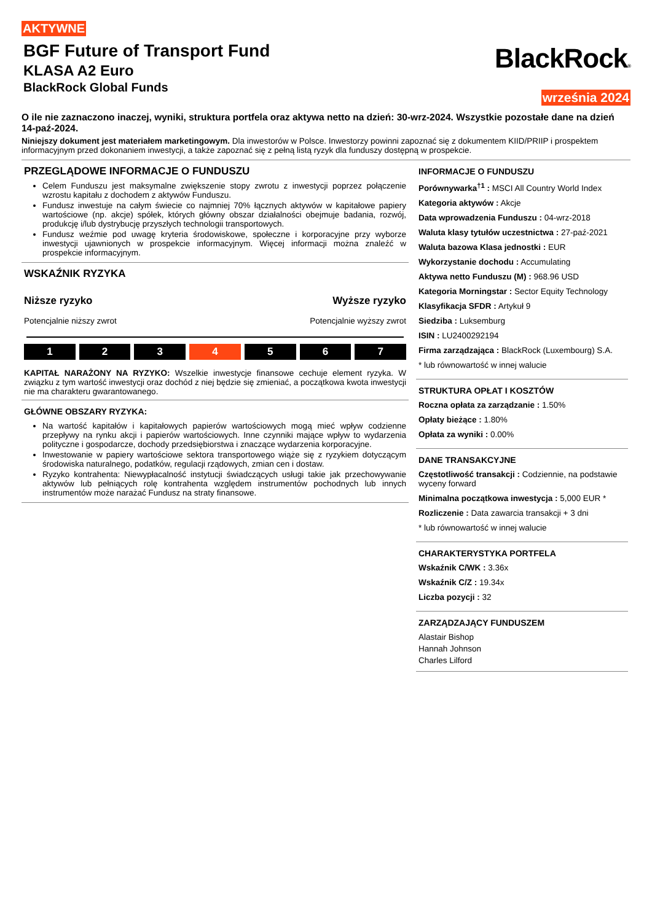AKTYWNE
BGF Future of Transport Fund
KLASA A2 Euro
BlackRock Global Funds
BlackRock®
września 2024
O ile nie zaznaczono inaczej, wyniki, struktura portfela oraz aktywa netto na dzień: 30-wrz-2024. Wszystkie pozostałe dane na dzień 14-paź-2024.
Niniejszy dokument jest materiałem marketingowym. Dla inwestorów w Polsce. Inwestorzy powinni zapoznać się z dokumentem KIID/PRIIP i prospektem informacyjnym przed dokonaniem inwestycji, a także zapoznać się z pełną listą ryzyk dla funduszy dostępną w prospekcie.
PRZEGLĄDOWE INFORMACJE O FUNDUSZU
Celem Funduszu jest maksymalne zwiększenie stopy zwrotu z inwestycji poprzez połączenie wzrostu kapitału z dochodem z aktywów Funduszu.
Fundusz inwestuje na całym świecie co najmniej 70% łącznych aktywów w kapitałowe papiery wartościowe (np. akcje) spółek, których główny obszar działalności obejmuje badania, rozwój, produkcję i/lub dystrybucję przyszłych technologii transportowych.
Fundusz weźmie pod uwagę kryteria środowiskowe, społeczne i korporacyjne przy wyborze inwestycji ujawnionych w prospekcie informacyjnym. Więcej informacji można znaleźć w prospekcie informacyjnym.
WSKAŹNIK RYZYKA
Niższe ryzyko
Potencjalnie niższy zwrot
Wyższe ryzyko
Potencjalnie wyższy zwrot
1 2 3 4 5 6 7
KAPITAŁ NARAŻONY NA RYZYKO: Wszelkie inwestycje finansowe cechuje element ryzyka. W związku z tym wartość inwestycji oraz dochód z niej będzie się zmieniać, a początkowa kwota inwestycji nie ma charakteru gwarantowanego.
GŁÓWNE OBSZARY RYZYKA:
Na wartość kapitałów i kapitałowych papierów wartościowych mogą mieć wpływ codzienne przepływy na rynku akcji i papierów wartościowych. Inne czynniki mające wpływ to wydarzenia polityczne i gospodarcze, dochody przedsiębiorstwa i znaczące wydarzenia korporacyjne.
Inwestowanie w papiery wartościowe sektora transportowego wiąże się z ryzykiem dotyczącym środowiska naturalnego, podatków, regulacji rządowych, zmian cen i dostaw.
Ryzyko kontrahenta: Niewypłacalność instytucji świadczących usługi takie jak przechowywanie aktywów lub pełniących rolę kontrahenta względem instrumentów pochodnych lub innych instrumentów może narażać Fundusz na straty finansowe.
INFORMACJE O FUNDUSZU
Porównywarka<sup>†1</sup> : MSCI All Country World Index
Kategoria aktywów : Akcje
Data wprowadzenia Funduszu : 04-wrz-2018
Waluta klasy tytułów uczestnictwa : 27-paź-2021
Waluta bazowa Klasa jednostki : EUR
Wykorzystanie dochodu : Accumulating
Aktywa netto Funduszu (M) : 968.96 USD
Kategoria Morningstar : Sector Equity Technology
Klasyfikacja SFDR : Artykuł 9
Siedziba : Luksemburg
ISIN : LU2400292194
Firma zarządzająca : BlackRock (Luxembourg) S.A.
* lub równowartość w innej walucie
STRUKTURA OPŁAT I KOSZTÓW
Roczna opłata za zarządzanie : 1.50%
Opłaty bieżące : 1.80%
Opłata za wyniki : 0.00%
DANE TRANSAKCYJNE
Częstotliwość transakcji : Codziennie, na podstawie wyceny forward
Minimalna początkowa inwestycja : 5,000 EUR *
Rozliczenie : Data zawarcia transakcji + 3 dni
* lub równowartość w innej walucie
CHARAKTERYSTYKA PORTFELA
Wskaźnik C/WK : 3.36x
Wskaźnik C/Z : 19.34x
Liczba pozycji : 32
ZARZĄDZAJĄCY FUNDUSZEM
Alastair Bishop
Hannah Johnson
Charles Lilford